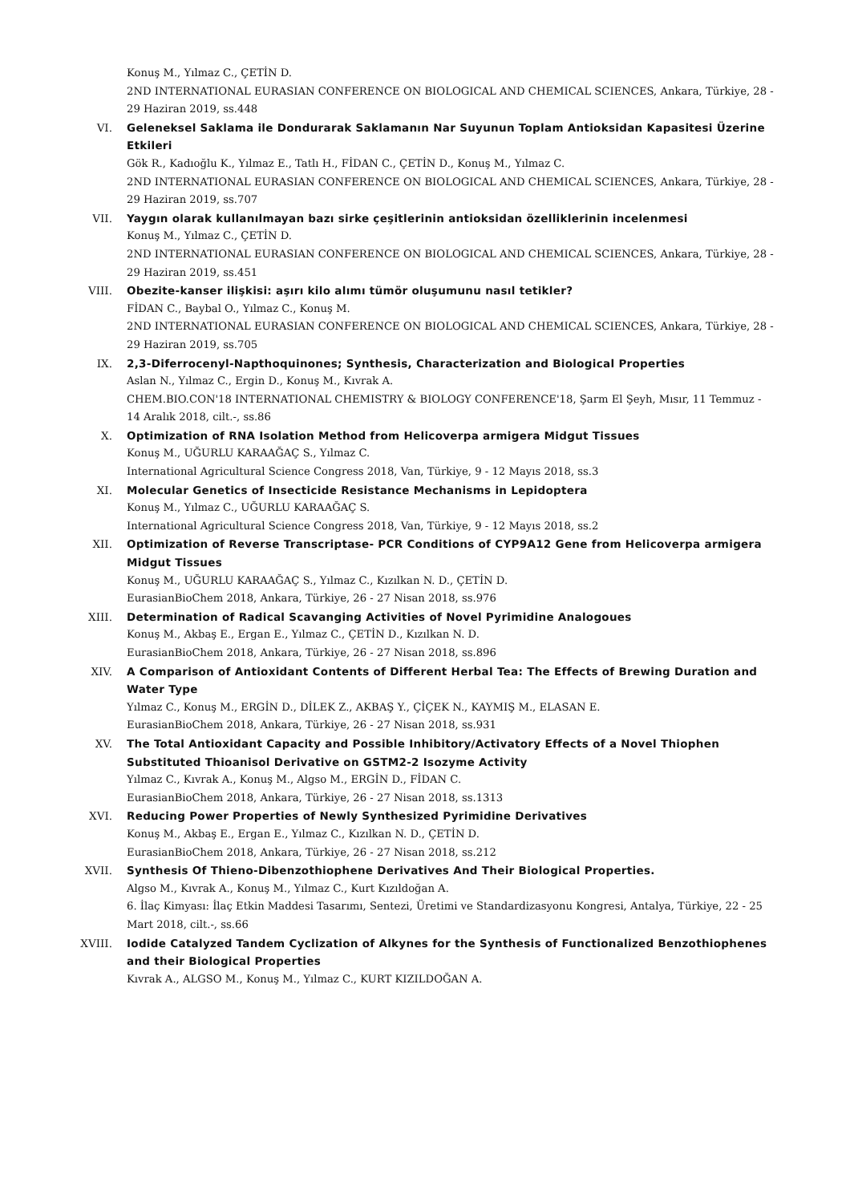Konuş M., Yılmaz C., ÇETİN D.
2ND INTERNATIONAL EURASIAN CONFERENCE ON BIOLOGICAL AND CHEMICAL SCIENCES, Ankara, Türkiye, 28 - 29 Haziran 2019, ss.448
VI. Geleneksel Saklama ile Dondurarak Saklamanın Nar Suyunun Toplam Antioksidan Kapasitesi Üzerine Etkileri
Gök R., Kadıoğlu K., Yılmaz E., Tatlı H., FİDAN C., ÇETİN D., Konuş M., Yılmaz C.
2ND INTERNATIONAL EURASIAN CONFERENCE ON BIOLOGICAL AND CHEMICAL SCIENCES, Ankara, Türkiye, 28 - 29 Haziran 2019, ss.707
VII. Yaygın olarak kullanılmayan bazı sirke çeşitlerinin antioksidan özelliklerinin incelenmesi
Konuş M., Yılmaz C., ÇETİN D.
2ND INTERNATIONAL EURASIAN CONFERENCE ON BIOLOGICAL AND CHEMICAL SCIENCES, Ankara, Türkiye, 28 - 29 Haziran 2019, ss.451
VIII. Obezite-kanser ilişkisi: aşırı kilo alımı tümör oluşumunu nasıl tetikler?
FİDAN C., Baybal O., Yılmaz C., Konuş M.
2ND INTERNATIONAL EURASIAN CONFERENCE ON BIOLOGICAL AND CHEMICAL SCIENCES, Ankara, Türkiye, 28 - 29 Haziran 2019, ss.705
IX. 2,3-Diferrocenyl-Napthoquinones; Synthesis, Characterization and Biological Properties
Aslan N., Yılmaz C., Ergin D., Konuş M., Kıvrak A.
CHEM.BIO.CON'18 INTERNATIONAL CHEMISTRY & BIOLOGY CONFERENCE'18, Şarm El Şeyh, Mısır, 11 Temmuz - 14 Aralık 2018, cilt.-, ss.86
X. Optimization of RNA Isolation Method from Helicoverpa armigera Midgut Tissues
Konuş M., UĞURLU KARAAĞAÇ S., Yılmaz C.
International Agricultural Science Congress 2018, Van, Türkiye, 9 - 12 Mayıs 2018, ss.3
XI. Molecular Genetics of Insecticide Resistance Mechanisms in Lepidoptera
Konuş M., Yılmaz C., UĞURLU KARAAĞAÇ S.
International Agricultural Science Congress 2018, Van, Türkiye, 9 - 12 Mayıs 2018, ss.2
XII. Optimization of Reverse Transcriptase- PCR Conditions of CYP9A12 Gene from Helicoverpa armigera Midgut Tissues
Konuş M., UĞURLU KARAAĞAÇ S., Yılmaz C., Kızılkan N. D., ÇETİN D.
EurasianBioChem 2018, Ankara, Türkiye, 26 - 27 Nisan 2018, ss.976
XIII. Determination of Radical Scavanging Activities of Novel Pyrimidine Analogoues
Konuş M., Akbaş E., Ergan E., Yılmaz C., ÇETİN D., Kızılkan N. D.
EurasianBioChem 2018, Ankara, Türkiye, 26 - 27 Nisan 2018, ss.896
XIV. A Comparison of Antioxidant Contents of Different Herbal Tea: The Effects of Brewing Duration and Water Type
Yılmaz C., Konuş M., ERGİN D., DİLEK Z., AKBAŞ Y., ÇİÇEK N., KAYMIŞ M., ELASAN E.
EurasianBioChem 2018, Ankara, Türkiye, 26 - 27 Nisan 2018, ss.931
XV. The Total Antioxidant Capacity and Possible Inhibitory/Activatory Effects of a Novel Thiophen Substituted Thioanisol Derivative on GSTM2-2 Isozyme Activity
Yılmaz C., Kıvrak A., Konuş M., Algso M., ERGİN D., FİDAN C.
EurasianBioChem 2018, Ankara, Türkiye, 26 - 27 Nisan 2018, ss.1313
XVI. Reducing Power Properties of Newly Synthesized Pyrimidine Derivatives
Konuş M., Akbaş E., Ergan E., Yılmaz C., Kızılkan N. D., ÇETİN D.
EurasianBioChem 2018, Ankara, Türkiye, 26 - 27 Nisan 2018, ss.212
XVII. Synthesis Of Thieno-Dibenzothiophene Derivatives And Their Biological Properties.
Algso M., Kıvrak A., Konuş M., Yılmaz C., Kurt Kızıldoğan A.
6. İlaç Kimyası: İlaç Etkin Maddesi Tasarımı, Sentezi, Üretimi ve Standardizasyonu Kongresi, Antalya, Türkiye, 22 - 25 Mart 2018, cilt.-, ss.66
XVIII.
Iodide Catalyzed Tandem Cyclization of Alkynes for the Synthesis of Functionalized Benzothiophenes and their Biological Properties
Kıvrak A., ALGSO M., Konuş M., Yılmaz C., KURT KIZILDOĞAN A.